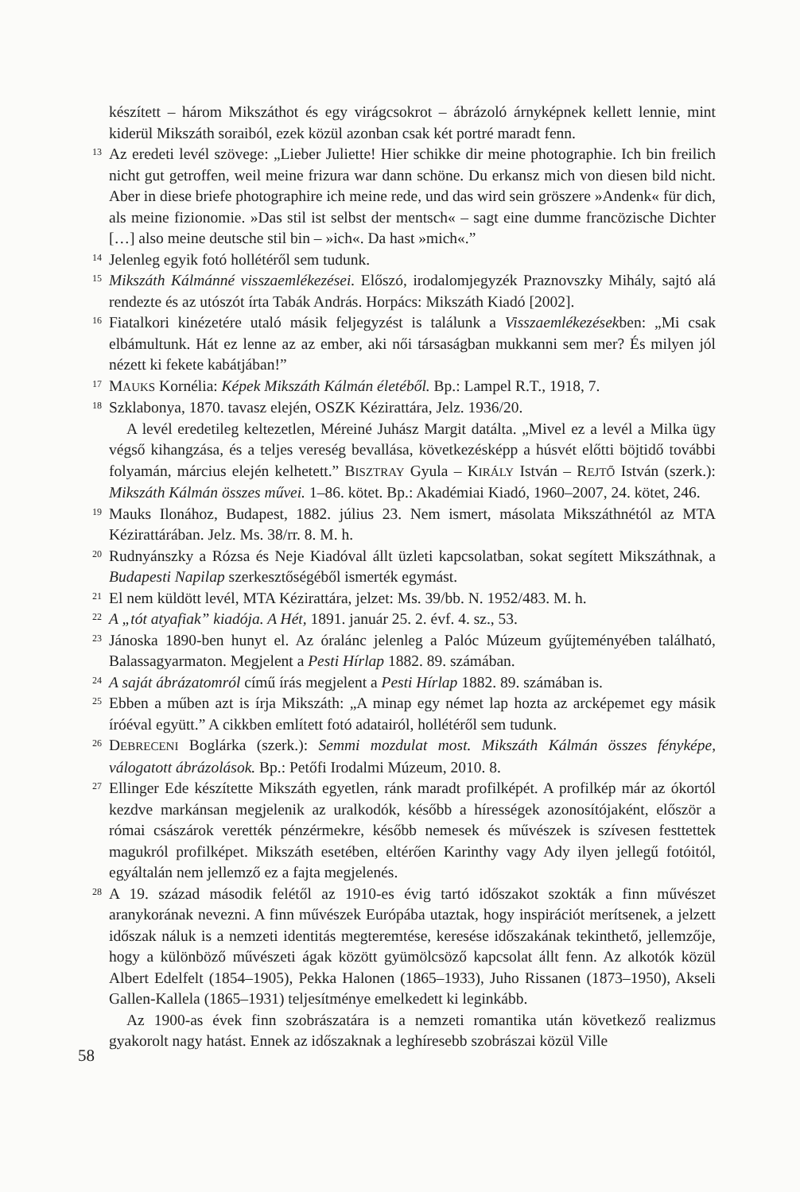készített – három Mikszáthot és egy virágcsokrot – ábrázoló árnyképnek kellett lennie, mint kiderül Mikszáth soraiból, ezek közül azonban csak két portré maradt fenn.
13
Az eredeti levél szövege: „Lieber Juliette! Hier schikke dir meine photographie. Ich bin freilich nicht gut getroffen, weil meine frizura war dann schöne. Du erkansz mich von diesen bild nicht. Aber in diese briefe photographire ich meine rede, und das wird sein gröszere »Andenk« für dich, als meine fizionomie. »Das stil ist selbst der mentsch« – sagt eine dumme francözische Dichter […] also meine deutsche stil bin – »ich«. Da hast »mich«.”
14
Jelenleg egyik fotó hollétéről sem tudunk.
15
Mikszáth Kálmánné visszaemlékezései. Előszó, irodalomjegyzék Praznovszky Mihály, sajtó alá rendezte és az utószót írta Tabák András. Horpács: Mikszáth Kiadó [2002].
16
Fiatalkori kinézetére utaló másik feljegyzést is találunk a Visszaemlékezésekben: „Mi csak elbámultunk. Hát ez lenne az az ember, aki női társaságban mukkanni sem mer? És milyen jól nézett ki fekete kabátjában!”
17
MAUKS Kornélia: Képek Mikszáth Kálmán életéből. Bp.: Lampel R.T., 1918, 7.
18
Szklabonya, 1870. tavasz elején, OSZK Kézirattára, Jelz. 1936/20.
A levél eredetileg keltezetlen, Méreiné Juhász Margit datálta. „Mivel ez a levél a Milka ügy végső kihangzása, és a teljes vereség bevallása, következésképp a húsvét előtti böjtidő további folyamán, március elején kelhetett.” BISZTRAY Gyula – KIRÁLY István – REJTŐ István (szerk.): Mikszáth Kálmán összes művei. 1–86. kötet. Bp.: Akadémiai Kiadó, 1960–2007, 24. kötet, 246.
19
Mauks Ilonához, Budapest, 1882. július 23. Nem ismert, másolata Mikszáthnétól az MTA Kézirattárában. Jelz. Ms. 38/rr. 8. M. h.
20
Rudnyánszky a Rózsa és Neje Kiadóval állt üzleti kapcsolatban, sokat segített Mikszáthnak, a Budapesti Napilap szerkesztőségéből ismerték egymást.
21
El nem küldött levél, MTA Kézirattára, jelzet: Ms. 39/bb. N. 1952/483. M. h.
22
A „tót atyafiak” kiadója. A Hét, 1891. január 25. 2. évf. 4. sz., 53.
23
Jánoska 1890-ben hunyt el. Az óralánc jelenleg a Palóc Múzeum gyűjteményében található, Balassagyarmaton. Megjelent a Pesti Hírlap 1882. 89. számában.
24
A saját ábrázatomról című írás megjelent a Pesti Hírlap 1882. 89. számában is.
25
Ebben a műben azt is írja Mikszáth: „A minap egy német lap hozta az arcképemet egy másik íróéval együtt.” A cikkben említett fotó adatairól, hollétéről sem tudunk.
26
DEBRECENI Boglárka (szerk.): Semmi mozdulat most. Mikszáth Kálmán összes fényképe, válogatott ábrázolások. Bp.: Petőfi Irodalmi Múzeum, 2010. 8.
27
Ellinger Ede készítette Mikszáth egyetlen, ránk maradt profilképét. A profilkép már az ókortól kezdve markánsan megjelenik az uralkodók, később a hírességek azonosítójaként, először a római császárok verették pénzérmekre, később nemesek és művészek is szívesen festtettek magukról profilképet. Mikszáth esetében, eltérően Karinthy vagy Ady ilyen jellegű fotóitól, egyáltalán nem jellemző ez a fajta megjelenés.
28
A 19. század második felétől az 1910-es évig tartó időszakot szokták a finn művészet aranykorának nevezni. A finn művészek Európába utaztak, hogy inspirációt merítsenek, a jelzett időszak náluk is a nemzeti identitás megteremtése, keresése időszakának tekinthető, jellemzője, hogy a különböző művészeti ágak között gyümölcsöző kapcsolat állt fenn. Az alkotók közül Albert Edelfelt (1854–1905), Pekka Halonen (1865–1933), Juho Rissanen (1873–1950), Akseli Gallen-Kallela (1865–1931) teljesítménye emelkedett ki leginkább.
Az 1900-as évek finn szobrászatára is a nemzeti romantika után következő realizmus gyakorolt nagy hatást. Ennek az időszaknak a leghíresebb szobrászai közül Ville
58